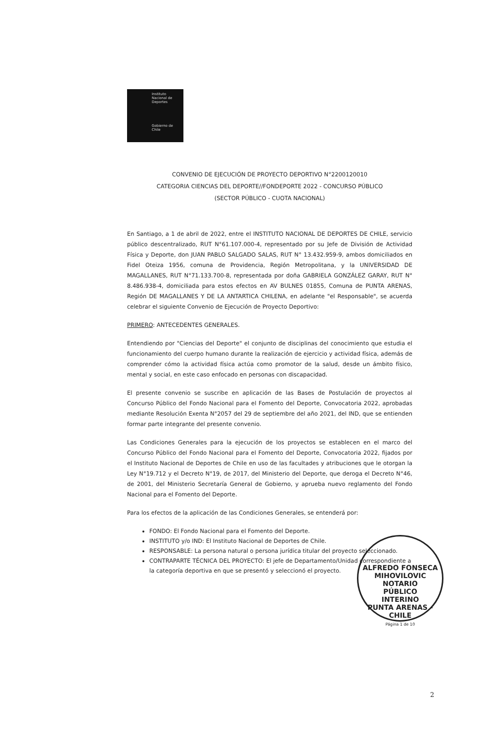Instituto Nacional de Deportes
Gobierno de Chile
CONVENIO DE EJECUCIÓN DE PROYECTO DEPORTIVO N°2200120010
CATEGORIA CIENCIAS DEL DEPORTE//FONDEPORTE 2022 - CONCURSO PÚBLICO
(SECTOR PÚBLICO - CUOTA NACIONAL)
En Santiago, a 1 de abril de 2022, entre el INSTITUTO NACIONAL DE DEPORTES DE CHILE, servicio público descentralizado, RUT N°61.107.000-4, representado por su Jefe de División de Actividad Física y Deporte, don JUAN PABLO SALGADO SALAS, RUT N° 13.432.959-9, ambos domiciliados en Fidel Oteiza 1956, comuna de Providencia, Región Metropolitana, y la UNIVERSIDAD DE MAGALLANES, RUT N°71.133.700-8, representada por doña GABRIELA GONZÁLEZ GARAY, RUT N° 8.486.938-4, domiciliada para estos efectos en AV BULNES 01855, Comuna de PUNTA ARENAS, Región DE MAGALLANES Y DE LA ANTARTICA CHILENA, en adelante "el Responsable", se acuerda celebrar el siguiente Convenio de Ejecución de Proyecto Deportivo:
PRIMERO: ANTECEDENTES GENERALES.
Entendiendo por "Ciencias del Deporte" el conjunto de disciplinas del conocimiento que estudia el funcionamiento del cuerpo humano durante la realización de ejercicio y actividad física, además de comprender cómo la actividad física actúa como promotor de la salud, desde un ámbito físico, mental y social, en este caso enfocado en personas con discapacidad.
El presente convenio se suscribe en aplicación de las Bases de Postulación de proyectos al Concurso Público del Fondo Nacional para el Fomento del Deporte, Convocatoria 2022, aprobadas mediante Resolución Exenta N°2057 del 29 de septiembre del año 2021, del IND, que se entienden formar parte integrante del presente convenio.
Las Condiciones Generales para la ejecución de los proyectos se establecen en el marco del Concurso Público del Fondo Nacional para el Fomento del Deporte, Convocatoria 2022, fijados por el Instituto Nacional de Deportes de Chile en uso de las facultades y atribuciones que le otorgan la Ley N°19.712 y el Decreto N°19, de 2017, del Ministerio del Deporte, que deroga el Decreto N°46, de 2001, del Ministerio Secretaría General de Gobierno, y aprueba nuevo reglamento del Fondo Nacional para el Fomento del Deporte.
Para los efectos de la aplicación de las Condiciones Generales, se entenderá por:
FONDO: El Fondo Nacional para el Fomento del Deporte.
INSTITUTO y/o IND: El Instituto Nacional de Deportes de Chile.
RESPONSABLE: La persona natural o persona jurídica titular del proyecto seleccionado.
CONTRAPARTE TÉCNICA DEL PROYECTO: El jefe de Departamento/Unidad correspondiente a la categoría deportiva en que se presentó y seleccionó el proyecto.
ALFREDO FONSECA MIHOVILOVIC
NOTARIO
PÚBLICO
INTERINO
PUNTA ARENAS - CHILE
Página 1 de 10
2